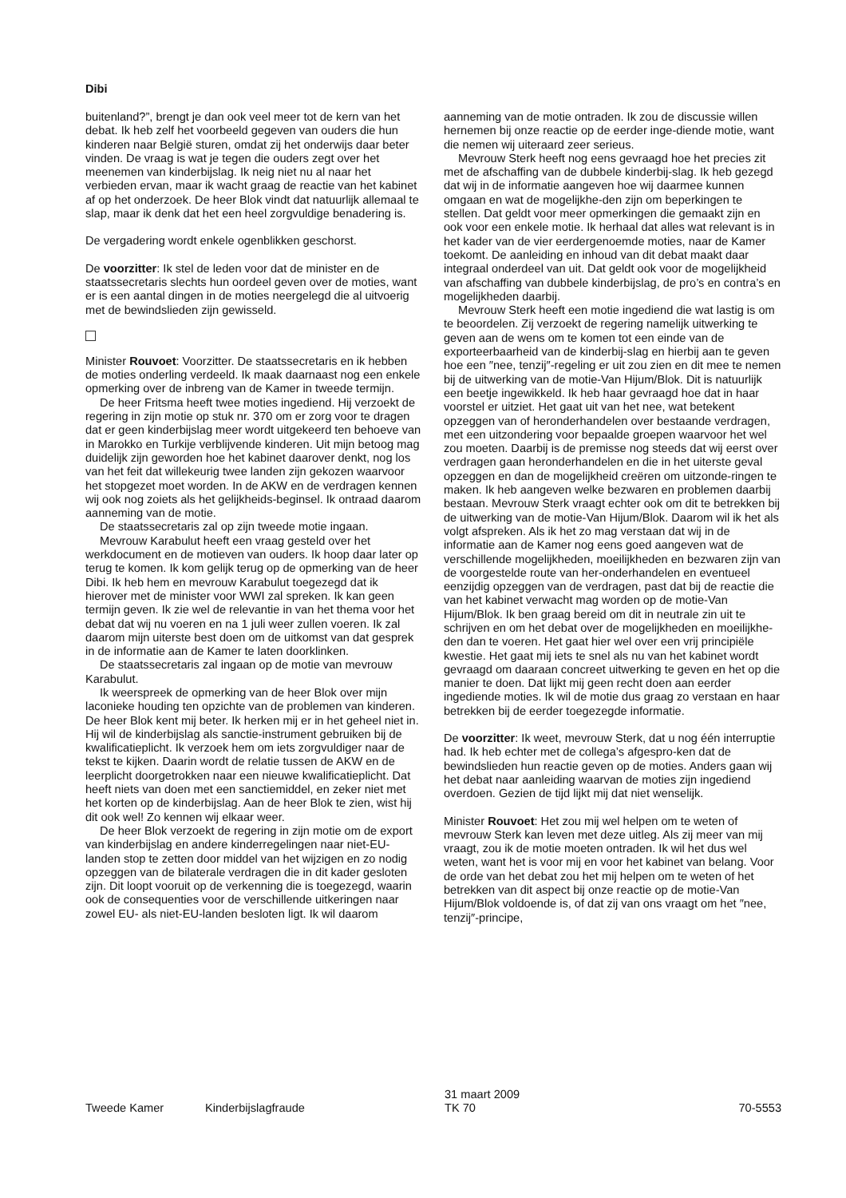Dibi
buitenland?”, brengt je dan ook veel meer tot de kern van het debat. Ik heb zelf het voorbeeld gegeven van ouders die hun kinderen naar België sturen, omdat zij het onderwijs daar beter vinden. De vraag is wat je tegen die ouders zegt over het meenemen van kinderbijslag. Ik neig niet nu al naar het verbieden ervan, maar ik wacht graag de reactie van het kabinet af op het onderzoek. De heer Blok vindt dat natuurlijk allemaal te slap, maar ik denk dat het een heel zorgvuldige benadering is.
De vergadering wordt enkele ogenblikken geschorst.
De voorzitter: Ik stel de leden voor dat de minister en de staatssecretaris slechts hun oordeel geven over de moties, want er is een aantal dingen in de moties neergelegd die al uitvoerig met de bewindslieden zijn gewisseld.
Minister Rouvoet: Voorzitter. De staatssecretaris en ik hebben de moties onderling verdeeld. Ik maak daarnaast nog een enkele opmerking over de inbreng van de Kamer in tweede termijn.
De heer Fritsma heeft twee moties ingediend. Hij verzoekt de regering in zijn motie op stuk nr. 370 om er zorg voor te dragen dat er geen kinderbijslag meer wordt uitgekeerd ten behoeve van in Marokko en Turkije verblijvende kinderen. Uit mijn betoog mag duidelijk zijn geworden hoe het kabinet daarover denkt, nog los van het feit dat willekeurig twee landen zijn gekozen waarvoor het stopgezet moet worden. In de AKW en de verdragen kennen wij ook nog zoiets als het gelijkheids-beginsel. Ik ontraad daarom aanneming van de motie.
De staatssecretaris zal op zijn tweede motie ingaan.
Mevrouw Karabulut heeft een vraag gesteld over het werkdocument en de motieven van ouders. Ik hoop daar later op terug te komen. Ik kom gelijk terug op de opmerking van de heer Dibi. Ik heb hem en mevrouw Karabulut toegezegd dat ik hierover met de minister voor WWI zal spreken. Ik kan geen termijn geven. Ik zie wel de relevantie in van het thema voor het debat dat wij nu voeren en na 1 juli weer zullen voeren. Ik zal daarom mijn uiterste best doen om de uitkomst van dat gesprek in de informatie aan de Kamer te laten doorklinken.
De staatssecretaris zal ingaan op de motie van mevrouw Karabulut.
Ik weerspreek de opmerking van de heer Blok over mijn laconieke houding ten opzichte van de problemen van kinderen. De heer Blok kent mij beter. Ik herken mij er in het geheel niet in. Hij wil de kinderbijslag als sanctie-instrument gebruiken bij de kwalificatieplicht. Ik verzoek hem om iets zorgvuldiger naar de tekst te kijken. Daarin wordt de relatie tussen de AKW en de leerplicht doorgetrokken naar een nieuwe kwalificatieplicht. Dat heeft niets van doen met een sanctiemiddel, en zeker niet met het korten op de kinderbijslag. Aan de heer Blok te zien, wist hij dit ook wel! Zo kennen wij elkaar weer.
De heer Blok verzoekt de regering in zijn motie om de export van kinderbijslag en andere kinderregelingen naar niet-EU-landen stop te zetten door middel van het wijzigen en zo nodig opzeggen van de bilaterale verdragen die in dit kader gesloten zijn. Dit loopt vooruit op de verkenning die is toegezegd, waarin ook de consequenties voor de verschillende uitkeringen naar zowel EU- als niet-EU-landen besloten ligt. Ik wil daarom
aanneming van de motie ontraden. Ik zou de discussie willen hernemen bij onze reactie op de eerder inge-diende motie, want die nemen wij uiteraard zeer serieus.
Mevrouw Sterk heeft nog eens gevraagd hoe het precies zit met de afschaffing van de dubbele kinderbij-slag. Ik heb gezegd dat wij in de informatie aangeven hoe wij daarmee kunnen omgaan en wat de mogelijkhe-den zijn om beperkingen te stellen. Dat geldt voor meer opmerkingen die gemaakt zijn en ook voor een enkele motie. Ik herhaal dat alles wat relevant is in het kader van de vier eerdergenoemde moties, naar de Kamer toekomt. De aanleiding en inhoud van dit debat maakt daar integraal onderdeel van uit. Dat geldt ook voor de mogelijkheid van afschaffing van dubbele kinderbijslag, de pro’s en contra’s en mogelijkheden daarbij.
Mevrouw Sterk heeft een motie ingediend die wat lastig is om te beoordelen. Zij verzoekt de regering namelijk uitwerking te geven aan de wens om te komen tot een einde van de exporteerbaarheid van de kinderbij-slag en hierbij aan te geven hoe een ″nee, tenzij″-regeling er uit zou zien en dit mee te nemen bij de uitwerking van de motie-Van Hijum/Blok. Dit is natuurlijk een beetje ingewikkeld. Ik heb haar gevraagd hoe dat in haar voorstel er uitziet. Het gaat uit van het nee, wat betekent opzeggen van of heronderhandelen over bestaande verdragen, met een uitzondering voor bepaalde groepen waarvoor het wel zou moeten. Daarbij is de premisse nog steeds dat wij eerst over verdragen gaan heronderhandelen en die in het uiterste geval opzeggen en dan de mogelijkheid creëren om uitzonde-ringen te maken. Ik heb aangeven welke bezwaren en problemen daarbij bestaan. Mevrouw Sterk vraagt echter ook om dit te betrekken bij de uitwerking van de motie-Van Hijum/Blok. Daarom wil ik het als volgt afspreken. Als ik het zo mag verstaan dat wij in de informatie aan de Kamer nog eens goed aangeven wat de verschillende mogelijkheden, moeilijkheden en bezwaren zijn van de voorgestelde route van her-onderhandelen en eventueel eenzijdig opzeggen van de verdragen, past dat bij de reactie die van het kabinet verwacht mag worden op de motie-Van Hijum/Blok. Ik ben graag bereid om dit in neutrale zin uit te schrijven en om het debat over de mogelijkheden en moeilijkhe-den dan te voeren. Het gaat hier wel over een vrij principiële kwestie. Het gaat mij iets te snel als nu van het kabinet wordt gevraagd om daaraan concreet uitwerking te geven en het op die manier te doen. Dat lijkt mij geen recht doen aan eerder ingediende moties. Ik wil de motie dus graag zo verstaan en haar betrekken bij de eerder toegezegde informatie.
De voorzitter: Ik weet, mevrouw Sterk, dat u nog één interruptie had. Ik heb echter met de collega’s afgespro-ken dat de bewindslieden hun reactie geven op de moties. Anders gaan wij het debat naar aanleiding waarvan de moties zijn ingediend overdoen. Gezien de tijd lijkt mij dat niet wenselijk.
Minister Rouvoet: Het zou mij wel helpen om te weten of mevrouw Sterk kan leven met deze uitleg. Als zij meer van mij vraagt, zou ik de motie moeten ontraden. Ik wil het dus wel weten, want het is voor mij en voor het kabinet van belang. Voor de orde van het debat zou het mij helpen om te weten of het betrekken van dit aspect bij onze reactie op de motie-Van Hijum/Blok voldoende is, of dat zij van ons vraagt om het ″nee, tenzij″-principe,
Tweede Kamer Kinderbijslagfraude
31 maart 2009
TK 70
70-5553